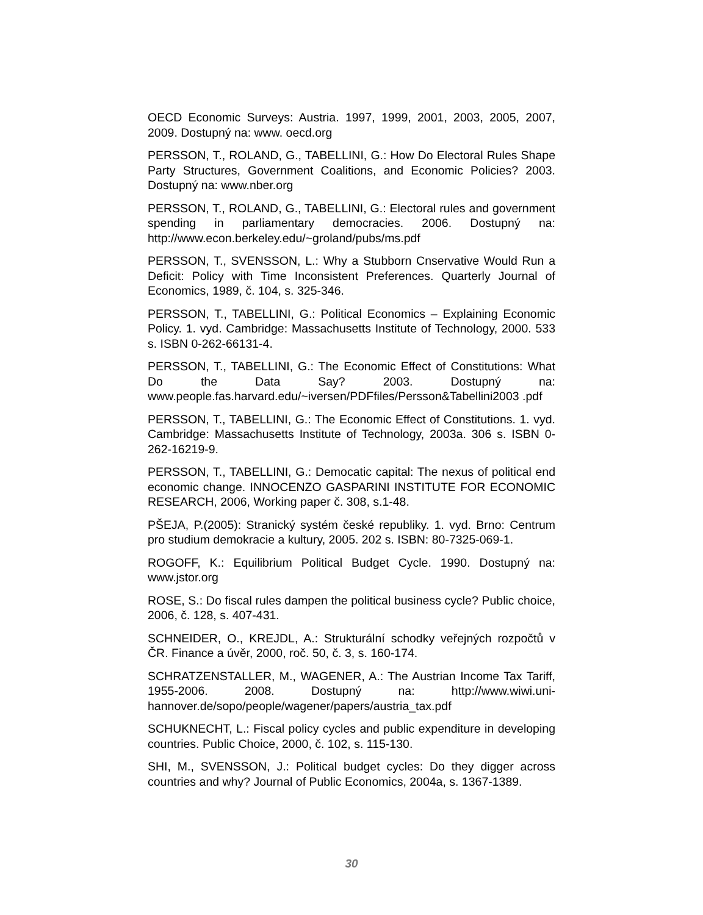OECD Economic Surveys: Austria. 1997, 1999, 2001, 2003, 2005, 2007, 2009. Dostupný na: www. oecd.org
PERSSON, T., ROLAND, G., TABELLINI, G.: How Do Electoral Rules Shape Party Structures, Government Coalitions, and Economic Policies? 2003. Dostupný na: www.nber.org
PERSSON, T., ROLAND, G., TABELLINI, G.: Electoral rules and government spending in parliamentary democracies. 2006. Dostupný na: http://www.econ.berkeley.edu/~groland/pubs/ms.pdf
PERSSON, T., SVENSSON, L.: Why a Stubborn Cnservative Would Run a Deficit: Policy with Time Inconsistent Preferences. Quarterly Journal of Economics, 1989, č. 104, s. 325-346.
PERSSON, T., TABELLINI, G.: Political Economics – Explaining Economic Policy. 1. vyd. Cambridge: Massachusetts Institute of Technology, 2000. 533 s. ISBN 0-262-66131-4.
PERSSON, T., TABELLINI, G.: The Economic Effect of Constitutions: What Do the Data Say? 2003. Dostupný na: www.people.fas.harvard.edu/~iversen/PDFfiles/Persson&Tabellini2003 .pdf
PERSSON, T., TABELLINI, G.: The Economic Effect of Constitutions. 1. vyd. Cambridge: Massachusetts Institute of Technology, 2003a. 306 s. ISBN 0-262-16219-9.
PERSSON, T., TABELLINI, G.: Democatic capital: The nexus of political end economic change. INNOCENZO GASPARINI INSTITUTE FOR ECONOMIC RESEARCH, 2006, Working paper č. 308, s.1-48.
PŠEJA, P.(2005): Stranický systém české republiky. 1. vyd. Brno: Centrum pro studium demokracie a kultury, 2005. 202 s. ISBN: 80-7325-069-1.
ROGOFF, K.: Equilibrium Political Budget Cycle. 1990. Dostupný na: www.jstor.org
ROSE, S.: Do fiscal rules dampen the political business cycle? Public choice, 2006, č. 128, s. 407-431.
SCHNEIDER, O., KREJDL, A.: Strukturální schodky veřejných rozpočtů v ČR. Finance a úvěr, 2000, roč. 50, č. 3, s. 160-174.
SCHRATZENSTALLER, M., WAGENER, A.: The Austrian Income Tax Tariff, 1955-2006. 2008. Dostupný na: http://www.wiwi.uni-hannover.de/sopo/people/wagener/papers/austria_tax.pdf
SCHUKNECHT, L.: Fiscal policy cycles and public expenditure in developing countries. Public Choice, 2000, č. 102, s. 115-130.
SHI, M., SVENSSON, J.: Political budget cycles: Do they digger across countries and why? Journal of Public Economics, 2004a, s. 1367-1389.
30